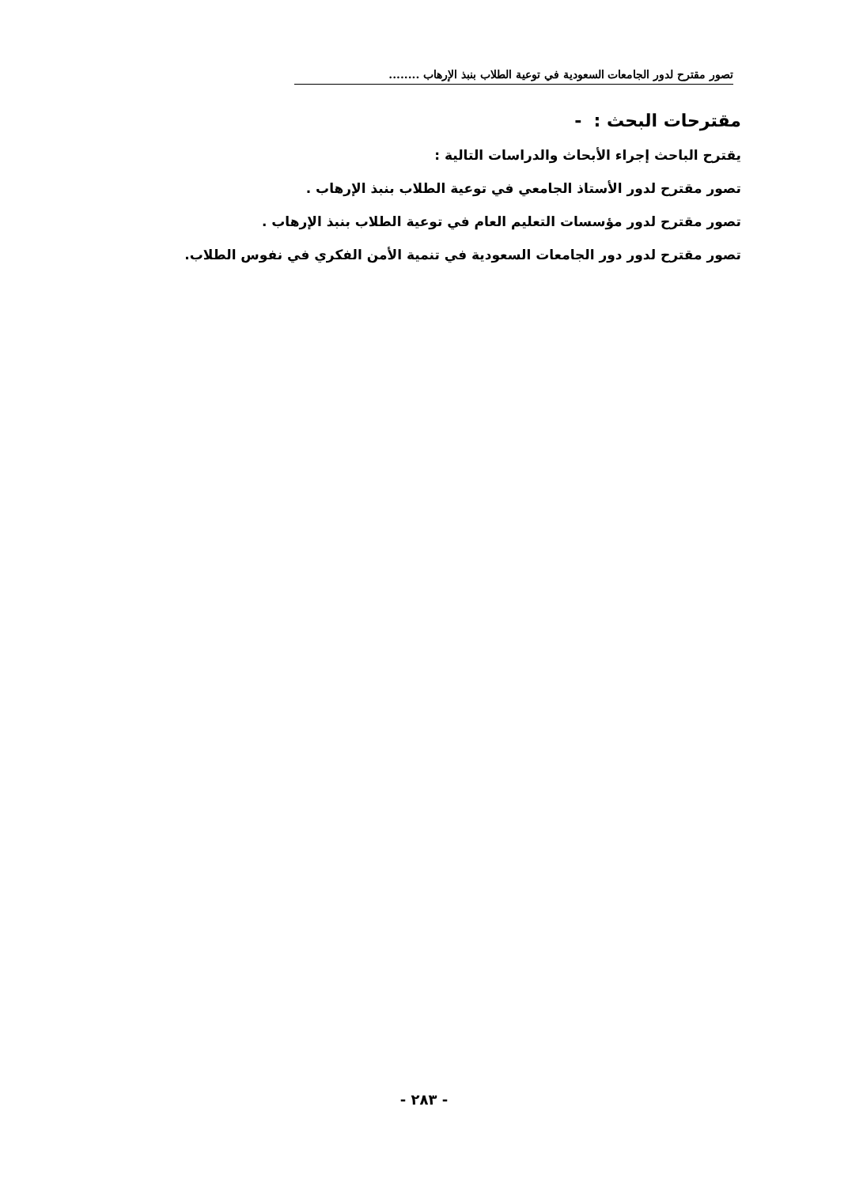تصور مقترح لدور الجامعات السعودية في توعية الطلاب بنبذ الإرهاب ........
مقترحات البحث : -
يقترح الباحث إجراء الأبحاث والدراسات التالية :
تصور مقترح لدور الأستاذ الجامعي في توعية الطلاب بنبذ الإرهاب .
تصور مقترح لدور مؤسسات التعليم العام في توعية الطلاب بنبذ الإرهاب .
تصور مقترح لدور دور الجامعات السعودية في تنمية الأمن الفكري في نفوس الطلاب.
- ٢٨٣ -